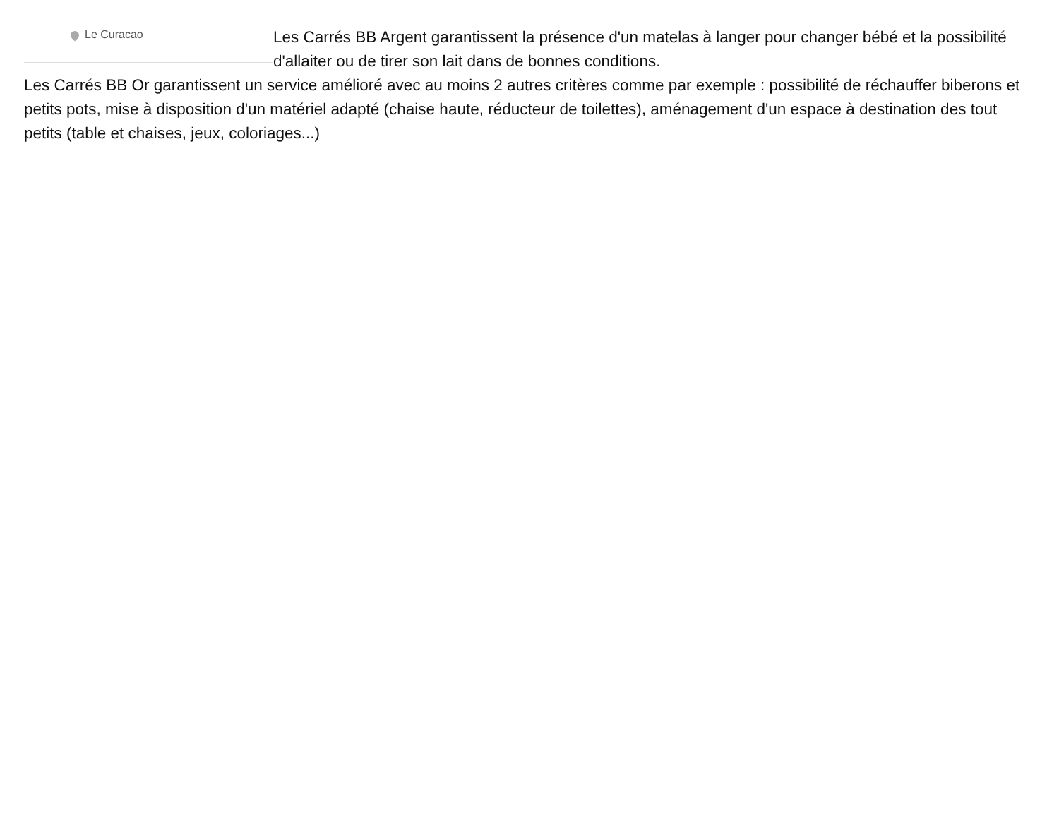Le Curacao
Les Carrés BB Argent garantissent la présence d'un matelas à langer pour changer bébé et la possibilité d'allaiter ou de tirer son lait dans de bonnes conditions.
Les Carrés BB Or garantissent un service amélioré avec au moins 2 autres critères comme par exemple : possibilité de réchauffer biberons et petits pots, mise à disposition d'un matériel adapté (chaise haute, réducteur de toilettes), aménagement d'un espace à destination des tout petits (table et chaises, jeux, coloriages...)